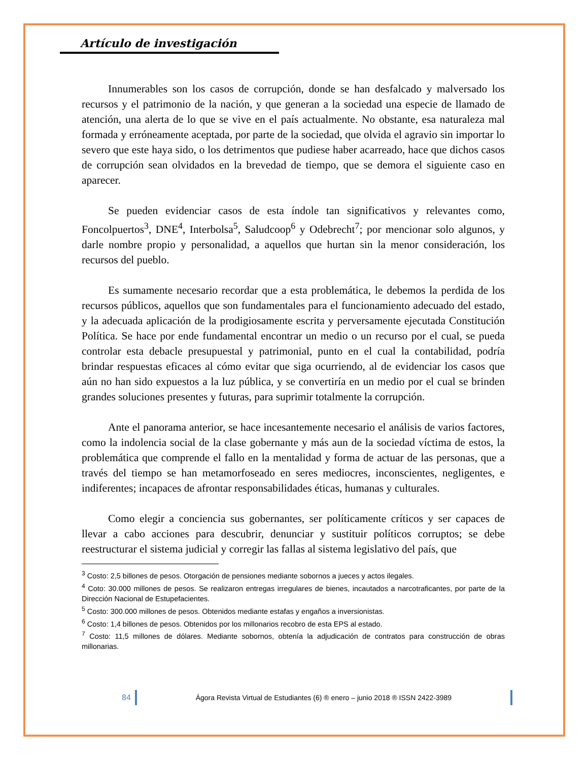Artículo de investigación
Innumerables son los casos de corrupción, donde se han desfalcado y malversado los recursos y el patrimonio de la nación, y que generan a la sociedad una especie de llamado de atención, una alerta de lo que se vive en el país actualmente. No obstante, esa naturaleza mal formada y erróneamente aceptada, por parte de la sociedad, que olvida el agravio sin importar lo severo que este haya sido, o los detrimentos que pudiese haber acarreado, hace que dichos casos de corrupción sean olvidados en la brevedad de tiempo, que se demora el siguiente caso en aparecer.
Se pueden evidenciar casos de esta índole tan significativos y relevantes como, Foncolpuertos<sup>3</sup>, DNE<sup>4</sup>, Interbolsa<sup>5</sup>, Saludcoop<sup>6</sup> y Odebrecht<sup>7</sup>; por mencionar solo algunos, y darle nombre propio y personalidad, a aquellos que hurtan sin la menor consideración, los recursos del pueblo.
Es sumamente necesario recordar que a esta problemática, le debemos la perdida de los recursos públicos, aquellos que son fundamentales para el funcionamiento adecuado del estado, y la adecuada aplicación de la prodigiosamente escrita y perversamente ejecutada Constitución Política. Se hace por ende fundamental encontrar un medio o un recurso por el cual, se pueda controlar esta debacle presupuestal y patrimonial, punto en el cual la contabilidad, podría brindar respuestas eficaces al cómo evitar que siga ocurriendo, al de evidenciar los casos que aún no han sido expuestos a la luz pública, y se convertiría en un medio por el cual se brinden grandes soluciones presentes y futuras, para suprimir totalmente la corrupción.
Ante el panorama anterior, se hace incesantemente necesario el análisis de varios factores, como la indolencia social de la clase gobernante y más aun de la sociedad víctima de estos, la problemática que comprende el fallo en la mentalidad y forma de actuar de las personas, que a través del tiempo se han metamorfoseado en seres mediocres, inconscientes, negligentes, e indiferentes; incapaces de afrontar responsabilidades éticas, humanas y culturales.
Como elegir a conciencia sus gobernantes, ser políticamente críticos y ser capaces de llevar a cabo acciones para descubrir, denunciar y sustituir políticos corruptos; se debe reestructurar el sistema judicial y corregir las fallas al sistema legislativo del país, que
<sup>3</sup> Costo: 2,5 billones de pesos. Otorgación de pensiones mediante sobornos a jueces y actos ilegales.
<sup>4</sup> Coto: 30.000 millones de pesos. Se realizaron entregas irregulares de bienes, incautados a narcotraficantes, por parte de la Dirección Nacional de Estupefacientes.
<sup>5</sup> Costo: 300.000 millones de pesos. Obtenidos mediante estafas y engaños a inversionistas.
<sup>6</sup> Costo: 1,4 billones de pesos. Obtenidos por los millonarios recobro de esta EPS al estado.
<sup>7</sup> Costo: 11,5 millones de dólares. Mediante sobornos, obtenía la adjudicación de contratos para construcción de obras millonarias.
84 Ágora Revista Virtual de Estudiantes (6) ® enero – junio 2018 ® ISSN 2422-3989